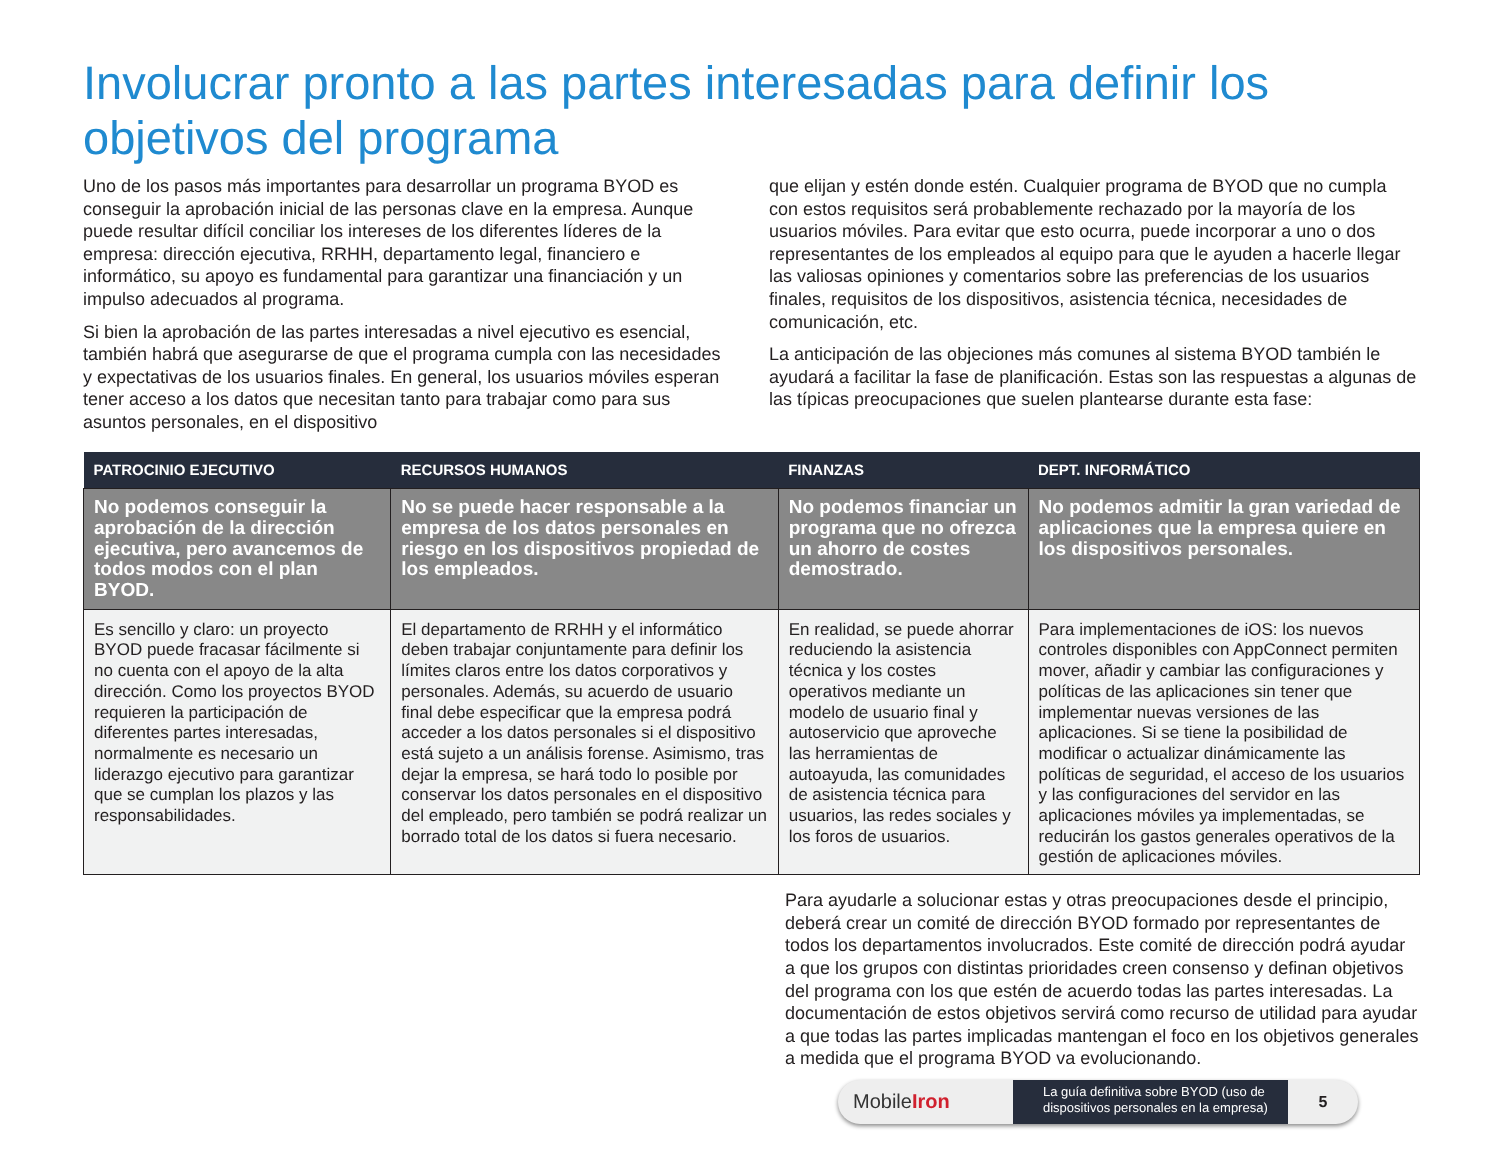Involucrar pronto a las partes interesadas para definir los objetivos del programa
Uno de los pasos más importantes para desarrollar un programa BYOD es conseguir la aprobación inicial de las personas clave en la empresa. Aunque puede resultar difícil conciliar los intereses de los diferentes líderes de la empresa: dirección ejecutiva, RRHH, departamento legal, financiero e informático, su apoyo es fundamental para garantizar una financiación y un impulso adecuados al programa.
Si bien la aprobación de las partes interesadas a nivel ejecutivo es esencial, también habrá que asegurarse de que el programa cumpla con las necesidades y expectativas de los usuarios finales. En general, los usuarios móviles esperan tener acceso a los datos que necesitan tanto para trabajar como para sus asuntos personales, en el dispositivo
que elijan y estén donde estén. Cualquier programa de BYOD que no cumpla con estos requisitos será probablemente rechazado por la mayoría de los usuarios móviles. Para evitar que esto ocurra, puede incorporar a uno o dos representantes de los empleados al equipo para que le ayuden a hacerle llegar las valiosas opiniones y comentarios sobre las preferencias de los usuarios finales, requisitos de los dispositivos, asistencia técnica, necesidades de comunicación, etc.
La anticipación de las objeciones más comunes al sistema BYOD también le ayudará a facilitar la fase de planificación. Estas son las respuestas a algunas de las típicas preocupaciones que suelen plantearse durante esta fase:
| PATROCINIO EJECUTIVO | RECURSOS HUMANOS | FINANZAS | DEPT. INFORMÁTICO |
| --- | --- | --- | --- |
| No podemos conseguir la aprobación de la dirección ejecutiva, pero avancemos de todos modos con el plan BYOD. | No se puede hacer responsable a la empresa de los datos personales en riesgo en los dispositivos propiedad de los empleados. | No podemos financiar un programa que no ofrezca un ahorro de costes demostrado. | No podemos admitir la gran variedad de aplicaciones que la empresa quiere en los dispositivos personales. |
| Es sencillo y claro: un proyecto BYOD puede fracasar fácilmente si no cuenta con el apoyo de la alta dirección. Como los proyectos BYOD requieren la participación de diferentes partes interesadas, normalmente es necesario un liderazgo ejecutivo para garantizar que se cumplan los plazos y las responsabilidades. | El departamento de RRHH y el informático deben trabajar conjuntamente para definir los límites claros entre los datos corporativos y personales. Además, su acuerdo de usuario final debe especificar que la empresa podrá acceder a los datos personales si el dispositivo está sujeto a un análisis forense. Asimismo, tras dejar la empresa, se hará todo lo posible por conservar los datos personales en el dispositivo del empleado, pero también se podrá realizar un borrado total de los datos si fuera necesario. | En realidad, se puede ahorrar reduciendo la asistencia técnica y los costes operativos mediante un modelo de usuario final y autoservicio que aproveche las herramientas de autoayuda, las comunidades de asistencia técnica para usuarios, las redes sociales y los foros de usuarios. | Para implementaciones de iOS: los nuevos controles disponibles con AppConnect permiten mover, añadir y cambiar las configuraciones y políticas de las aplicaciones sin tener que implementar nuevas versiones de las aplicaciones. Si se tiene la posibilidad de modificar o actualizar dinámicamente las políticas de seguridad, el acceso de los usuarios y las configuraciones del servidor en las aplicaciones móviles ya implementadas, se reducirán los gastos generales operativos de la gestión de aplicaciones móviles. |
Para ayudarle a solucionar estas y otras preocupaciones desde el principio, deberá crear un comité de dirección BYOD formado por representantes de todos los departamentos involucrados. Este comité de dirección podrá ayudar a que los grupos con distintas prioridades creen consenso y definan objetivos del programa con los que estén de acuerdo todas las partes interesadas. La documentación de estos objetivos servirá como recurso de utilidad para ayudar a que todas las partes implicadas mantengan el foco en los objetivos generales a medida que el programa BYOD va evolucionando.
MobileIron
La guía definitiva sobre BYOD (uso de dispositivos personales en la empresa)
5